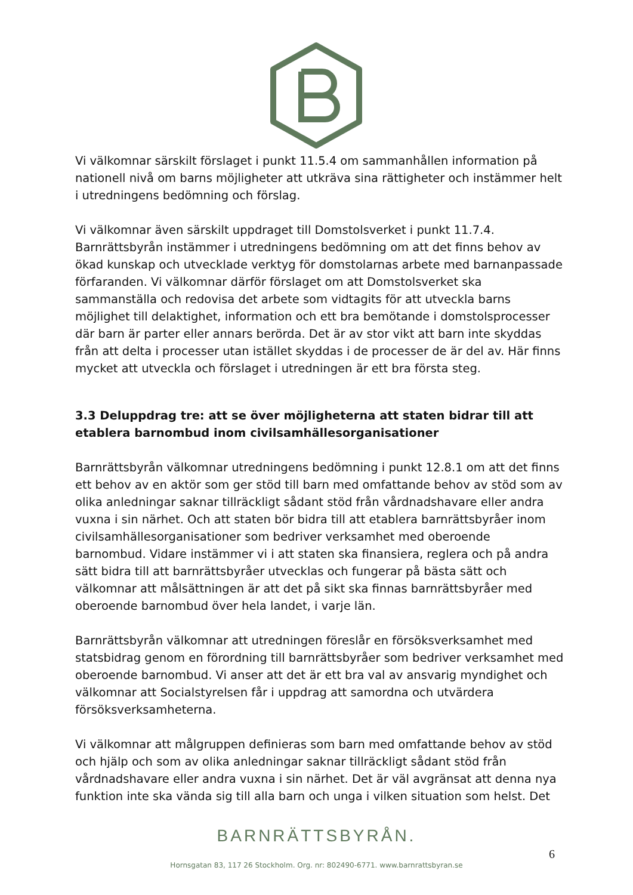Vi välkomnar särskilt förslaget i punkt 11.5.4 om sammanhållen information på nationell nivå om barns möjligheter att utkräva sina rättigheter och instämmer helt i utredningens bedömning och förslag.
Vi välkomnar även särskilt uppdraget till Domstolsverket i punkt 11.7.4. Barnrättsbyrån instämmer i utredningens bedömning om att det finns behov av ökad kunskap och utvecklade verktyg för domstolarnas arbete med barnanpassade förfaranden. Vi välkomnar därför förslaget om att Domstolsverket ska sammanställa och redovisa det arbete som vidtagits för att utveckla barns möjlighet till delaktighet, information och ett bra bemötande i domstolsprocesser där barn är parter eller annars berörda. Det är av stor vikt att barn inte skyddas från att delta i processer utan istället skyddas i de processer de är del av. Här finns mycket att utveckla och förslaget i utredningen är ett bra första steg.
3.3 Deluppdrag tre: att se över möjligheterna att staten bidrar till att etablera barnombud inom civilsamhällesorganisationer
Barnrättsbyrån välkomnar utredningens bedömning i punkt 12.8.1 om att det finns ett behov av en aktör som ger stöd till barn med omfattande behov av stöd som av olika anledningar saknar tillräckligt sådant stöd från vårdnadshavare eller andra vuxna i sin närhet. Och att staten bör bidra till att etablera barnrättsbyråer inom civilsamhällesorganisationer som bedriver verksamhet med oberoende barnombud. Vidare instämmer vi i att staten ska finansiera, reglera och på andra sätt bidra till att barnrättsbyråer utvecklas och fungerar på bästa sätt och välkomnar att målsättningen är att det på sikt ska finnas barnrättsbyråer med oberoende barnombud över hela landet, i varje län.
Barnrättsbyrån välkomnar att utredningen föreslår en försöksverksamhet med statsbidrag genom en förordning till barnrättsbyråer som bedriver verksamhet med oberoende barnombud. Vi anser att det är ett bra val av ansvarig myndighet och välkomnar att Socialstyrelsen får i uppdrag att samordna och utvärdera försöksverksamheterna.
Vi välkomnar att målgruppen definieras som barn med omfattande behov av stöd och hjälp och som av olika anledningar saknar tillräckligt sådant stöd från vårdnadshavare eller andra vuxna i sin närhet. Det är väl avgränsat att denna nya funktion inte ska vända sig till alla barn och unga i vilken situation som helst. Det
BARNRÄTTSBYRÅN.
6
Hornsgatan 83, 117 26 Stockholm. Org. nr: 802490-6771. www.barnrattsbyran.se